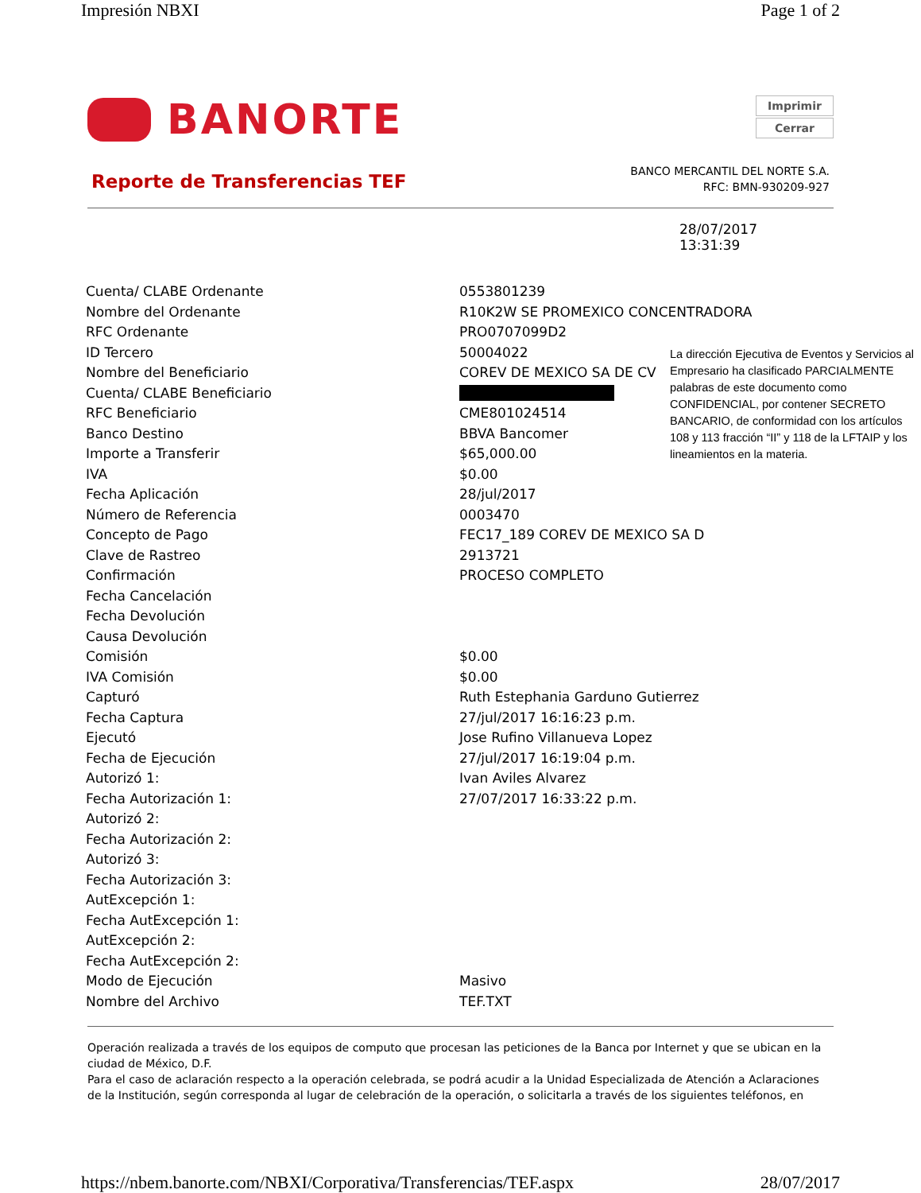Impresión NBXI Page 1 of 2
BANORTE
Imprimir
Cerrar
Reporte de Transferencias TEF
BANCO MERCANTIL DEL NORTE S.A.
RFC: BMN-930209-927
28/07/2017
13:31:39
| Cuenta/ CLABE Ordenante | 0553801239 |
| Nombre del Ordenante | R10K2W SE PROMEXICO CONCENTRADORA |
| RFC Ordenante | PRO0707099D2 |
| ID Tercero | 50004022 |
| Nombre del Beneficiario | COREV DE MEXICO SA DE CV |
| Cuenta/ CLABE Beneficiario | |
| RFC Beneficiario | CME801024514 |
| Banco Destino | BBVA Bancomer |
| Importe a Transferir | $65,000.00 |
| IVA | $0.00 |
| Fecha Aplicación | 28/jul/2017 |
| Número de Referencia | 0003470 |
| Concepto de Pago | FEC17_189 COREV DE MEXICO SA D |
| Clave de Rastreo | 2913721 |
| Confirmación | PROCESO COMPLETO |
| Fecha Cancelación | |
| Fecha Devolución | |
| Causa Devolución | |
| Comisión | $0.00 |
| IVA Comisión | $0.00 |
| Capturó | Ruth Estephania Garduno Gutierrez |
| Fecha Captura | 27/jul/2017 16:16:23 p.m. |
| Ejecutó | Jose Rufino Villanueva Lopez |
| Fecha de Ejecución | 27/jul/2017 16:19:04 p.m. |
| Autorizó 1: | Ivan Aviles Alvarez |
| Fecha Autorización 1: | 27/07/2017 16:33:22 p.m. |
| Autorizó 2: | |
| Fecha Autorización 2: | |
| Autorizó 3: | |
| Fecha Autorización 3: | |
| AutExcepción 1: | |
| Fecha AutExcepción 1: | |
| AutExcepción 2: | |
| Fecha AutExcepción 2: | |
| Modo de Ejecución | Masivo |
| Nombre del Archivo | TEF.TXT |
La dirección Ejecutiva de Eventos y Servicios al Empresario ha clasificado PARCIALMENTE palabras de este documento como CONFIDENCIAL, por contener SECRETO BANCARIO, de conformidad con los artículos 108 y 113 fracción “II” y 118 de la LFTAIP y los lineamientos en la materia.
Operación realizada a través de los equipos de computo que procesan las peticiones de la Banca por Internet y que se ubican en la ciudad de México, D.F.
Para el caso de aclaración respecto a la operación celebrada, se podrá acudir a la Unidad Especializada de Atención a Aclaraciones de la Institución, según corresponda al lugar de celebración de la operación, o solicitarla a través de los siguientes teléfonos, en
https://nbem.banorte.com/NBXI/Corporativa/Transferencias/TEF.aspx 28/07/2017